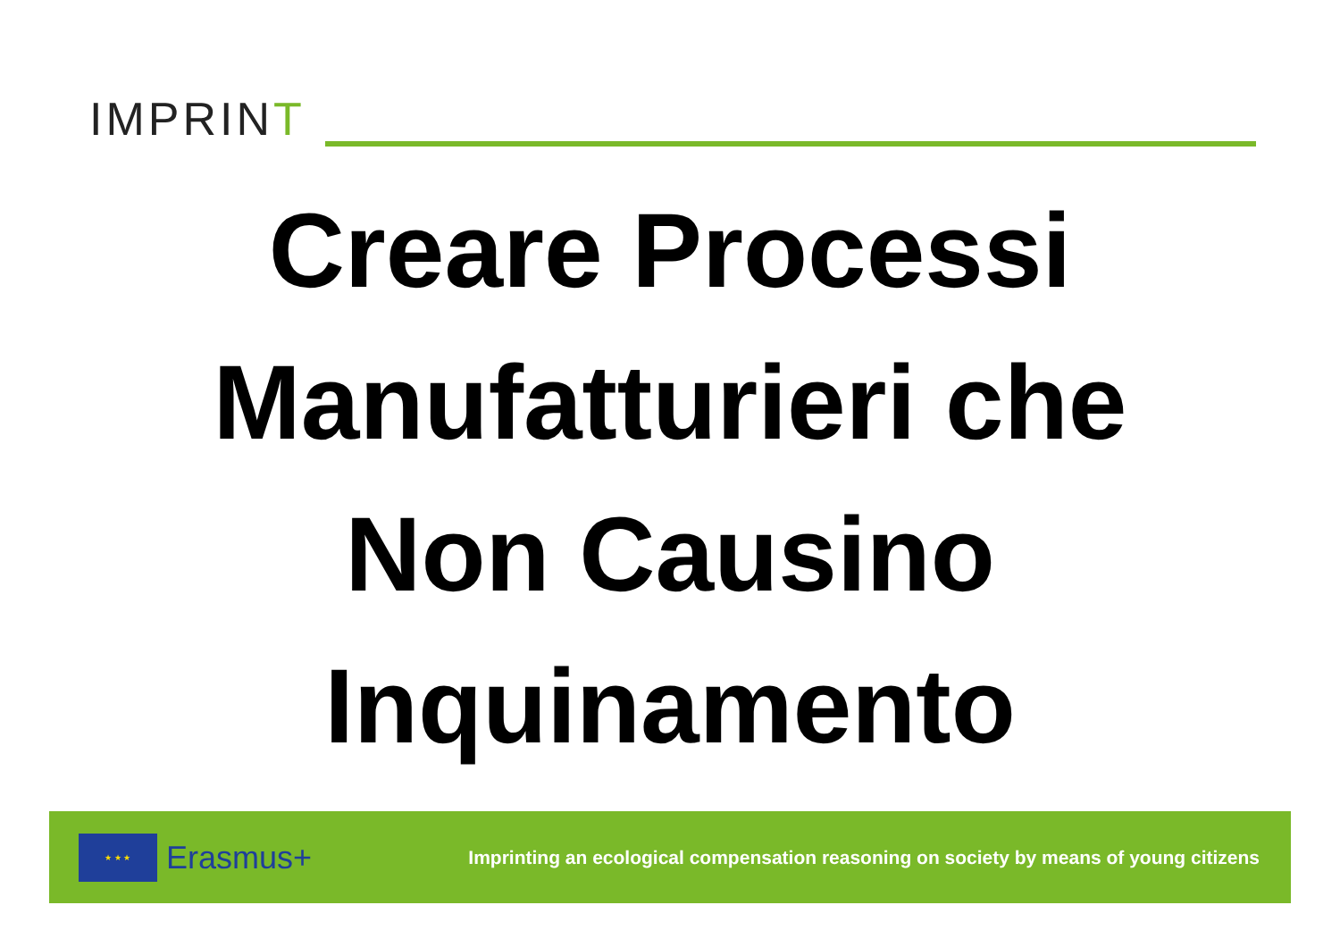IMPRINT
Creare Processi
Manufatturieri che
Non Causino
Inquinamento
★ ★ ★
Erasmus+ Imprinting an ecological compensation reasoning on society by means of young citizens